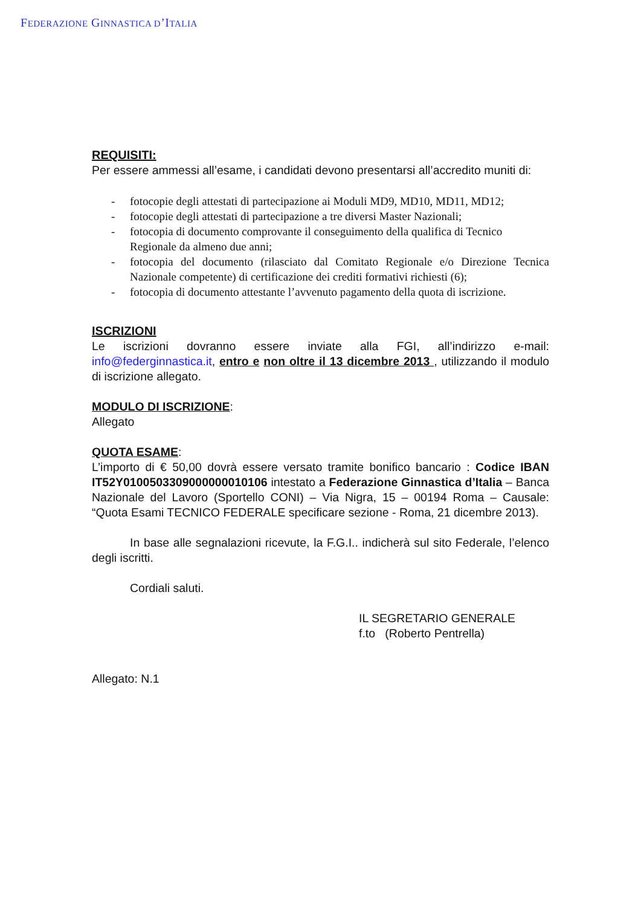FEDERAZIONE GINNASTICA D’ITALIA
REQUISITI:
Per essere ammessi all’esame, i candidati devono presentarsi all’accredito muniti di:
- fotocopie degli attestati di partecipazione ai Moduli MD9, MD10, MD11, MD12;
- fotocopie degli attestati di partecipazione a tre diversi Master Nazionali;
- fotocopia di documento comprovante il conseguimento della qualifica di Tecnico Regionale da almeno due anni;
- fotocopia del documento (rilasciato dal Comitato Regionale e/o Direzione Tecnica Nazionale competente) di certificazione dei crediti formativi richiesti (6);
- fotocopia di documento attestante l’avvenuto pagamento della quota di iscrizione.
ISCRIZIONI
Le iscrizioni dovranno essere inviate alla FGI, all’indirizzo e-mail: info@federginnastica.it, entro e non oltre il 13 dicembre 2013 , utilizzando il modulo di iscrizione allegato.
MODULO DI ISCRIZIONE:
Allegato
QUOTA ESAME:
L’importo di € 50,00 dovrà essere versato tramite bonifico bancario : Codice IBAN IT52Y0100503309000000010106 intestato a Federazione Ginnastica d’Italia – Banca Nazionale del Lavoro (Sportello CONI) – Via Nigra, 15 – 00194 Roma – Causale: “Quota Esami TECNICO FEDERALE specificare sezione - Roma, 21 dicembre 2013).
In base alle segnalazioni ricevute, la F.G.I.. indicherà sul sito Federale, l’elenco degli iscritti.
Cordiali saluti.
IL SEGRETARIO GENERALE
f.to (Roberto Pentrella)
Allegato: N.1